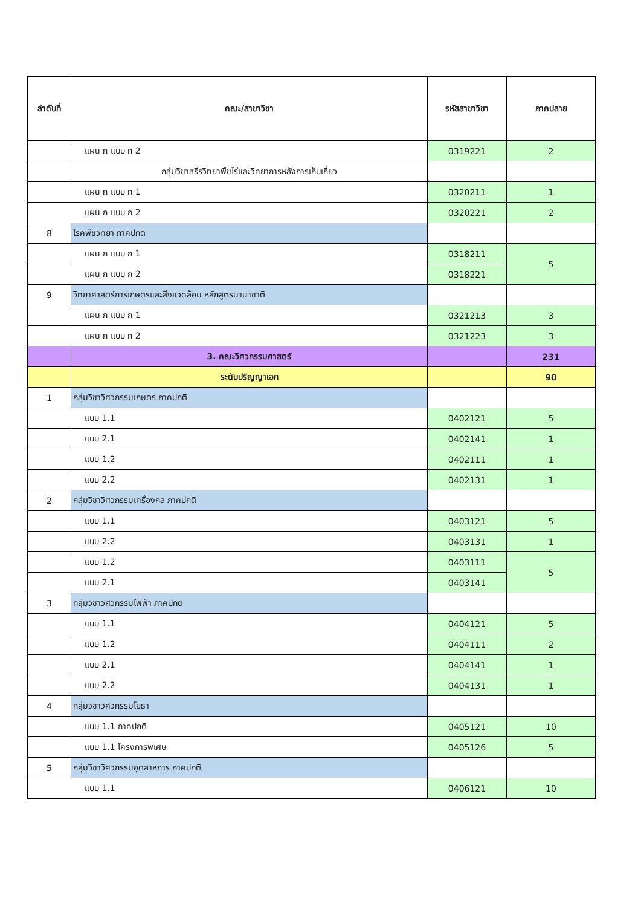| ลำดับที่ | คณะ/สาขาวิชา | รหัสสาขาวิชา | ภาคปลาย |
| --- | --- | --- | --- |
| | แผน ก แบบ ก 2 | 0319221 | 2 |
| | กลุ่มวิชาสรีรวิทยาพืชไร่และวิทยาการหลังการเก็บเกี่ยว | | |
| | แผน ก แบบ ก 1 | 0320211 | 1 |
| | แผน ก แบบ ก 2 | 0320221 | 2 |
| 8 | โรคพืชวิทยา ภาคปกติ | | |
| | แผน ก แบบ ก 1 | 0318211 | 5 |
| | แผน ก แบบ ก 2 | 0318221 | |
| 9 | วิทยาศาสตร์การเกษตรและสิ่งแวดล้อม หลักสูตรนานาชาติ | | |
| | แผน ก แบบ ก 1 | 0321213 | 3 |
| | แผน ก แบบ ก 2 | 0321223 | 3 |
| | 3. คณะวิศวกรรมศาสตร์ | | 231 |
| | ระดับปริญญาเอก | | 90 |
| 1 | กลุ่มวิชาวิศวกรรมเกษตร ภาคปกติ | | |
| | แบบ 1.1 | 0402121 | 5 |
| | แบบ 2.1 | 0402141 | 1 |
| | แบบ 1.2 | 0402111 | 1 |
| | แบบ 2.2 | 0402131 | 1 |
| 2 | กลุ่มวิชาวิศวกรรมเครื่องกล ภาคปกติ | | |
| | แบบ 1.1 | 0403121 | 5 |
| | แบบ 2.2 | 0403131 | 1 |
| | แบบ 1.2 | 0403111 | 5 |
| | แบบ 2.1 | 0403141 | |
| 3 | กลุ่มวิชาวิศวกรรมไฟฟ้า ภาคปกติ | | |
| | แบบ 1.1 | 0404121 | 5 |
| | แบบ 1.2 | 0404111 | 2 |
| | แบบ 2.1 | 0404141 | 1 |
| | แบบ 2.2 | 0404131 | 1 |
| 4 | กลุ่มวิชาวิศวกรรมโยธา | | |
| | แบบ 1.1 ภาคปกติ | 0405121 | 10 |
| | แบบ 1.1 โครงการพิเศษ | 0405126 | 5 |
| 5 | กลุ่มวิชาวิศวกรรมอุตสาหการ ภาคปกติ | | |
| | แบบ 1.1 | 0406121 | 10 |